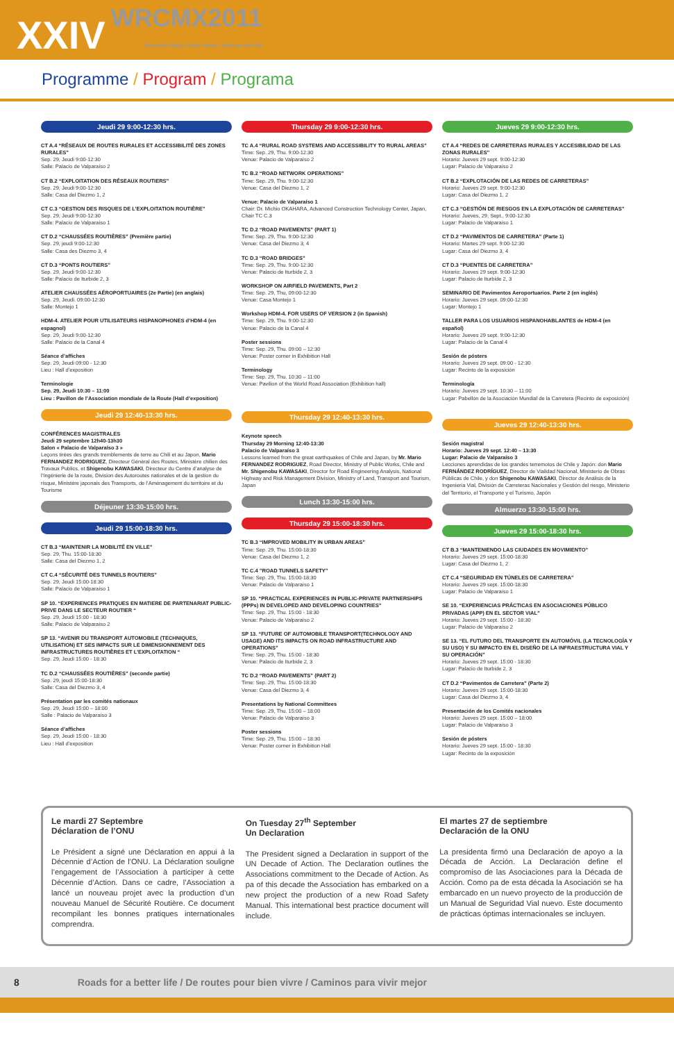XXIV WRCMX2011
Nouvelle Daily / Daily News / Noticias del día
Programme / Program / Programa
Jeudi 29 9:00-12:30 hrs.
CT A.4 “RÉSEAUX DE ROUTES RURALES ET ACCESSIBILITÉ DES ZONES RURALES”
Sep. 29, Jeudi 9:00-12:30
Salle: Palacio de Valparaíso 2
CT B.2 “EXPLOITATION DES RÉSEAUX ROUTIERS”
Sep. 29, Jeudi 9:00-12:30
Salle: Casa del Diezmo 1, 2
CT C.3 “GESTION DES RISQUES DE L’EXPLOITATION ROUTIÈRE”
Sep. 29, Jeudi 9:00-12:30
Salle: Palacio de Valparaíso 1
CT D.2 “CHAUSSÉES ROUTIÈRES” (Première partie)
Sep. 29, jeudi 9:00-12:30
Salle: Casa des Diezmo 3, 4
CT D.3 “PONTS ROUTIERS”
Sep. 29, Jeudi 9:00-12:30
Salle: Palacio de Iturbide 2, 3
ATELIER CHAUSSÉES AÉROPORTUAIRES (2e Partie) (en anglais)
Sep. 29, Jeudi. 09:00-12:30
Salle: Montejo 1
HDM-4. ATELIER POUR UTILISATEURS HISPANOPHONES d’HDM-4 (en espagnol)
Sep. 29, Jeudi 9:00-12:30
Salle: Palacio de la Canal 4
Séance d’affiches
Sep. 29, Jeudi 09:00 - 12:30
Lieu : Hall d’exposition
Terminologie
Sep. 29, Jeudi 10:30 – 11:00
Lieu : Pavillon de l’Association mondiale de la Route (Hall d’exposition)
Jeudi 29 12:40-13:30 hrs.
CONFÉRENCES MAGISTRALES
Jeudi 29 septembre 12h40-13h30
Salon « Palacio de Valparaíso 3 »
Leçons tirées des grands tremblements de terre au Chili et au Japon, Mario FERNANDEZ RODRIGUEZ, Directeur Général des Routes, Ministère chilien des Travaux Publics, et Shigenobu KAWASAKI, Directeur du Centre d’analyse de l’Ingénierie de la route, Division des Autoroutes nationales et de la gestion du risque, Ministère japonais des Transports, de l’Aménagement du territoire et du Tourisme
Déjeuner 13:30-15:00 hrs.
Jeudi 29 15:00-18:30 hrs.
CT B.3 “MAINTENIR LA MOBILITÉ EN VILLE”
Sep. 29, Thu. 15:00-18:30
Salle: Casa del Diezmo 1, 2
CT C.4 “SÉCURITÉ DES TUNNELS ROUTIERS”
Sep. 29, Jeudi 15:00-18:30
Salle: Palacio de Valparaíso 1
SP 10. “EXPERIENCES PRATIQUES EN MATIERE DE PARTENARIAT PUBLIC-PRIVE DANS LE SECTEUR ROUTIER “
Sep. 29, Jeudi 15:00 - 18:30
Salle: Palacio de Valparaíso 2
SP 13. “AVENIR DU TRANSPORT AUTOMOBILE (TECHNIQUES, UTILISATION) ET SES IMPACTS SUR LE DIMENSIONNEMENT DES INFRASTRUCTURES ROUTIÈRES ET L’EXPLOITATION “
Sep. 29, Jeudi 15:00 - 18:30
TC D.2 “CHAUSSÉES ROUTIÈRES” (seconde partie)
Sep. 29, jeudi 15:00-18:30
Salle: Casa del Diezmo 3, 4
Présentation par les comités nationaux
Sep. 29, Jeudi 15:00 – 18:00
Salle : Palacio de Valparaíso 3
Séance d’affiches
Sep. 29, Jeudi 15:00 - 18:30
Lieu : Hall d’exposition
Thursday 29 9:00-12:30 hrs.
TC A.4 “RURAL ROAD SYSTEMS AND ACCESSIBILITY TO RURAL AREAS”
Time: Sep. 29, Thu. 9:00-12:30
Venue: Palacio de Valparaíso 2
TC B.2 “ROAD NETWORK OPERATIONS”
Time: Sep. 29, Thu. 9:00-12:30
Venue: Casa del Diezmo 1, 2
Venue: Palacio de Valparaíso 1
Chair: Dr. Michio OKAHARA, Advanced Construction Technology Center, Japan, Chair TC C.3
TC D.2 “ROAD PAVEMENTS” (PART 1)
Time: Sep. 29, Thu. 9:00-12:30
Venue: Casa del Diezmo 3, 4
TC D.3 “ROAD BRIDGES”
Time: Sep. 29, Thu. 9:00-12:30
Venue: Palacio de Iturbide 2, 3
WORKSHOP ON AIRFIELD PAVEMENTS, Part 2
Time: Sep. 29, Thu, 09:00-12:30
Venue: Casa Montejo 1
Workshop HDM-4. FOR USERS OF VERSION 2 (in Spanish)
Time: Sep. 29, Thu. 9:00-12:30
Venue: Palacio de la Canal 4
Poster sessions
Time: Sep. 29, Thu. 09:00 – 12:30
Venue: Poster corner in Exhibition Hall
Terminology
Time: Sep. 29, Thu. 10:30 – 11:00
Venue: Pavilion of the World Road Association (Exhibition hall)
Thursday 29 12:40-13:30 hrs.
Keynote speech
Thursday 29 Morning 12:40-13:30
Palacio de Valparaíso 3
Lessons learned from the great earthquakes of Chile and Japan, by Mr. Mario FERNANDEZ RODRIGUEZ, Road Director, Ministry of Public Works, Chile and Mr. Shigenobu KAWASAKI, Director for Road Engineering Analysis, National Highway and Risk Management Division, Ministry of Land, Transport and Tourism, Japan
Lunch 13:30-15:00 hrs.
Thursday 29 15:00-18:30 hrs.
TC B.3 “IMPROVED MOBILITY IN URBAN AREAS”
Time: Sep. 29, Thu. 15:00-18:30
Venue: Casa del Diezmo 1, 2
TC C.4 ”ROAD TUNNELS SAFETY”
Time: Sep. 29, Thu. 15:00-18:30
Venue: Palacio de Valparaíso 1
SP 10. “PRACTICAL EXPERIENCES IN PUBLIC-PRIVATE PARTNERSHIPS (PPPs) IN DEVELOPED AND DEVELOPING COUNTRIES”
Time: Sep. 29, Thu. 15:00 - 18:30
Venue: Palacio de Valparaíso 2
SP 13. “FUTURE OF AUTOMOBILE TRANSPORT(TECHNOLOGY AND USAGE) AND ITS IMPACTS ON ROAD INFRASTRUCTURE AND OPERATIONS”
Time: Sep. 29, Thu. 15:00 - 18:30
Venue: Palacio de Iturbide 2, 3
TC D.2 “ROAD PAVEMENTS” (PART 2)
Time: Sep. 29, Thu. 15:00-18:30
Venue: Casa del Diezmo 3, 4
Presentations by National Committees
Time: Sep. 29, Thu. 15:00 – 18:00
Venue: Palacio de Valparaíso 3
Poster sessions
Time: Sep. 29, Thu. 15:00 – 18:30
Venue: Poster corner in Exhibition Hall
Jueves 29 9:00-12:30 hrs.
CT A.4 “REDES DE CARRETERAS RURALES Y ACCESIBILIDAD DE LAS ZONAS RURALES”
Horario: Jueves 29 sept. 9:00-12:30
Lugar: Palacio de Valparaíso 2
CT B.2 “EXPLOTACIÓN DE LAS REDES DE CARRETERAS”
Horario: Jueves 29 sept. 9:00-12:30
Lugar: Casa del Diezmo 1, 2
CT C.3 “GESTIÓN DE RIESGOS EN LA EXPLOTACIÓN DE CARRETERAS”
Horario: Jueves, 29, Sept., 9:00-12:30
Lugar: Palacio de Valparaíso 1
CT D.2 “PAVIMENTOS DE CARRETERA” (Parte 1)
Horario: Martes 29 sept. 9:00-12:30
Lugar: Casa del Diezmo 3, 4
CT D.3 “PUENTES DE CARRETERA”
Horario: Jueves 29 sept. 9:00-12:30
Lugar: Palacio de Iturbide 2, 3
SEMINARIO DE Pavimentos Aeroportuarios. Parte 2 (en inglés)
Horario: Jueves 29 sept. 09:00-12:30
Lugar: Montejo 1
TALLER PARA LOS USUARIOS HISPANOHABLANTES de HDM-4 (en español)
Horario: Jueves 29 sept. 9:00-12:30
Lugar: Palacio de la Canal 4
Sesión de pósters
Horario: Jueves 29 sept. 09:00 - 12:30
Lugar: Recinto de la exposición
Terminología
Horario: Jueves 29 sept. 10:30 – 11:00
Lugar: Pabellón de la Asociación Mundial de la Carretera (Recinto de exposición)
Jueves 29 12:40-13:30 hrs.
Sesión magistral
Horario: Jueves 29 sept. 12:40 – 13:30
Lugar: Palacio de Valparaíso 3
Lecciones aprendidas de los grandes terremotos de Chile y Japón: don Mario FERNÁNDEZ RODRÍGUEZ, Director de Vialidad Nacional, Ministerio de Obras Públicas de Chile, y don Shigenobu KAWASAKI, Director de Análisis de la Ingeniería Vial, División de Carreteras Nacionales y Gestión del riesgo, Ministerio del Territorio, el Transporte y el Turismo, Japón
Almuerzo 13:30-15:00 hrs.
Jueves 29 15:00-18:30 hrs.
CT B.3 “MANTENIENDO LAS CIUDADES EN MOVIMIENTO”
Horario: Jueves 29 sept. 15:00-18:30
Lugar: Casa del Diezmo 1, 2
CT C.4 “SEGURIDAD EN TÚNELES DE CARRETERA”
Horario: Jueves 29 sept. 15:00-18:30
Lugar: Palacio de Valparaíso 1
SE 10. “EXPERIENCIAS PRÁCTICAS EN ASOCIACIONES PÚBLICO PRIVADAS (APP) EN EL SECTOR VIAL”
Horario: Jueves 29 sept. 15:00 - 18:30
Lugar: Palacio de Valparaíso 2
SE 13. “EL FUTURO DEL TRANSPORTE EN AUTOMÓVIL (LA TECNOLOGÍA Y SU USO) Y SU IMPACTO EN EL DISEÑO DE LA INFRAESTRUCTURA VIAL Y SU OPERACIÓN”
Horario: Jueves 29 sept. 15:00 - 18:30
Lugar: Palacio de Iturbide 2, 3
CT D.2 “Pavimentos de Carretera” (Parte 2)
Horario: Jueves 29 sept. 15:00-18:30
Lugar: Casa del Diezmo 3, 4
Presentación de los Comités nacionales
Horario: Jueves 29 sept. 15:00 – 18:00
Lugar: Palacio de Valparaíso 3
Sesión de pósters
Horario: Jueves 29 sept. 15:00 - 18:30
Lugar: Recinto de la exposición
Le mardi 27 Septembre
Déclaration de l’ONU
Le Président a signé une Déclaration en appui à la Décennie d’Action de l’ONU. La Déclaration souligne l’engagement de l’Association à participer à cette Décennie d’Action. Dans ce cadre, l’Association a lancé un nouveau projet avec la production d’un nouveau Manuel de Sécurité Routière. Ce document recompilant les bonnes pratiques internationales comprendra.
On Tuesday 27<sup>th</sup> September
Un Declaration
The President signed a Declaration in support of the UN Decade of Action. The Declaration outlines the Associations commitment to the Decade of Action. As pa of this decade the Association has embarked on a new project the production of a new Road Safety Manual. This international best practice document will include.
El martes 27 de septiembre
Declaración de la ONU
La presidenta firmó una Declaración de apoyo a la Década de Acción. La Declaración define el compromiso de las Asociaciones para la Década de Acción. Como pa de esta década la Asociación se ha embarcado en un nuevo proyecto de la producción de un Manual de Seguridad Vial nuevo. Este documento de prácticas óptimas internacionales se incluyen.
8 Roads for a better life / De routes pour bien vivre / Caminos para vivir mejor